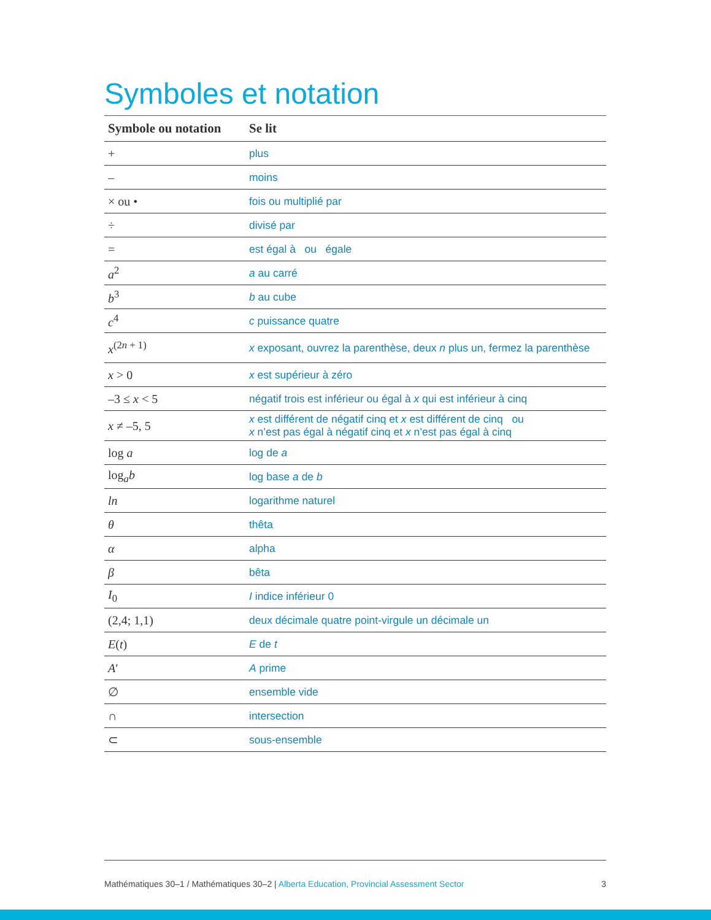Symboles et notation
| Symbole ou notation | Se lit |
| --- | --- |
| + | plus |
| – | moins |
| × ou • | fois ou multiplié par |
| ÷ | divisé par |
| = | est égal à ou égale |
| a<sup>2</sup> | a au carré |
| b<sup>3</sup> | b au cube |
| c<sup>4</sup> | c puissance quatre |
| x<sup>(2n + 1)</sup> | x exposant, ouvrez la parenthèse, deux n plus un, fermez la parenthèse |
| x > 0 | x est supérieur à zéro |
| –3 ≤ x < 5 | négatif trois est inférieur ou égal à x qui est inférieur à cinq |
| x ≠ –5, 5 | x est différent de négatif cinq et x est différent de cinq ou x n’est pas égal à négatif cinq et x n’est pas égal à cinq |
| log a | log de a |
| log<sub>a</sub> b | log base a de b |
| ln | logarithme naturel |
| θ | thêta |
| α | alpha |
| β | bêta |
| I<sub>0</sub> | I indice inférieur 0 |
| (2,4; 1,1) | deux décimale quatre point-virgule un décimale un |
| E ( t ) | E de t |
| A ′ | A prime |
| ∅ | ensemble vide |
| ∩ | intersection |
| ⊂ | sous-ensemble |
Mathématiques 30–1 / Mathématiques 30–2 | Alberta Education, Provincial Assessment Sector
3